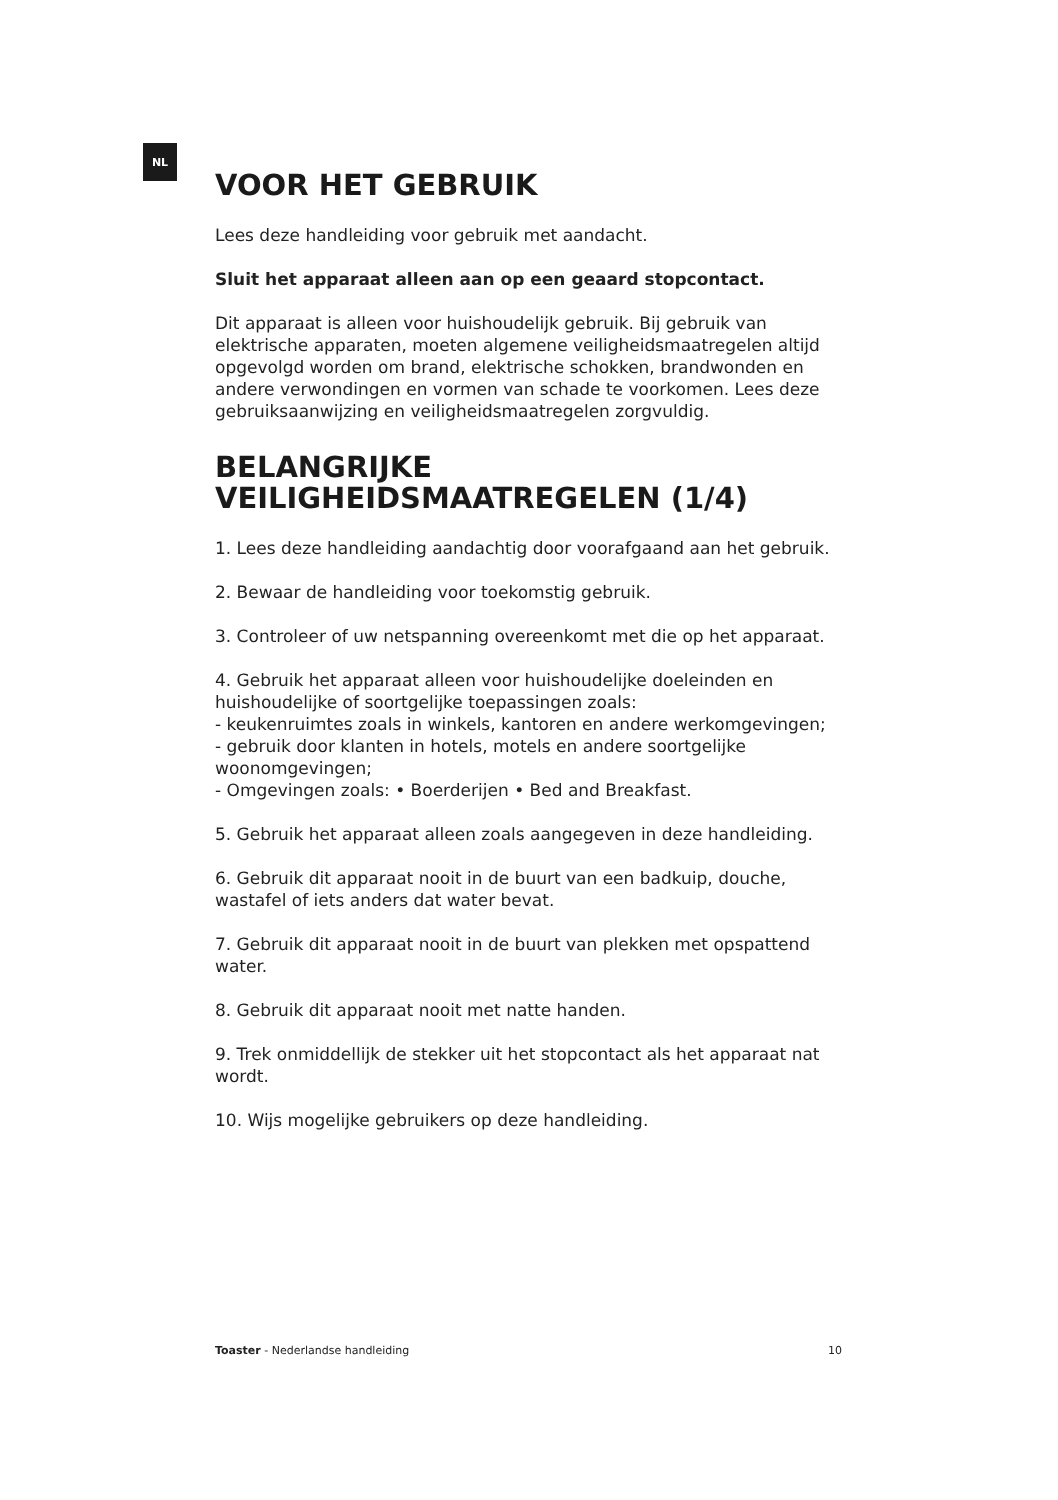NL
VOOR HET GEBRUIK
Lees deze handleiding voor gebruik met aandacht.
Sluit het apparaat alleen aan op een geaard stopcontact.
Dit apparaat is alleen voor huishoudelijk gebruik. Bij gebruik van elektrische apparaten, moeten algemene veiligheidsmaatregelen altijd opgevolgd worden om brand, elektrische schokken, brandwonden en andere verwondingen en vormen van schade te voorkomen. Lees deze gebruiksaanwijzing en veiligheidsmaatregelen zorgvuldig.
BELANGRIJKE
VEILIGHEIDSMAATREGELEN (1/4)
1. Lees deze handleiding aandachtig door voorafgaand aan het gebruik.
2. Bewaar de handleiding voor toekomstig gebruik.
3. Controleer of uw netspanning overeenkomt met die op het apparaat.
4. Gebruik het apparaat alleen voor huishoudelijke doeleinden en huishoudelijke of soortgelijke toepassingen zoals:
- keukenruimtes zoals in winkels, kantoren en andere werkomgevingen;
- gebruik door klanten in hotels, motels en andere soortgelijke woonomgevingen;
- Omgevingen zoals: • Boerderijen • Bed and Breakfast.
5. Gebruik het apparaat alleen zoals aangegeven in deze handleiding.
6. Gebruik dit apparaat nooit in de buurt van een badkuip, douche, wastafel of iets anders dat water bevat.
7. Gebruik dit apparaat nooit in de buurt van plekken met opspattend water.
8. Gebruik dit apparaat nooit met natte handen.
9. Trek onmiddellijk de stekker uit het stopcontact als het apparaat nat wordt.
10. Wijs mogelijke gebruikers op deze handleiding.
Toaster - Nederlandse handleiding 10